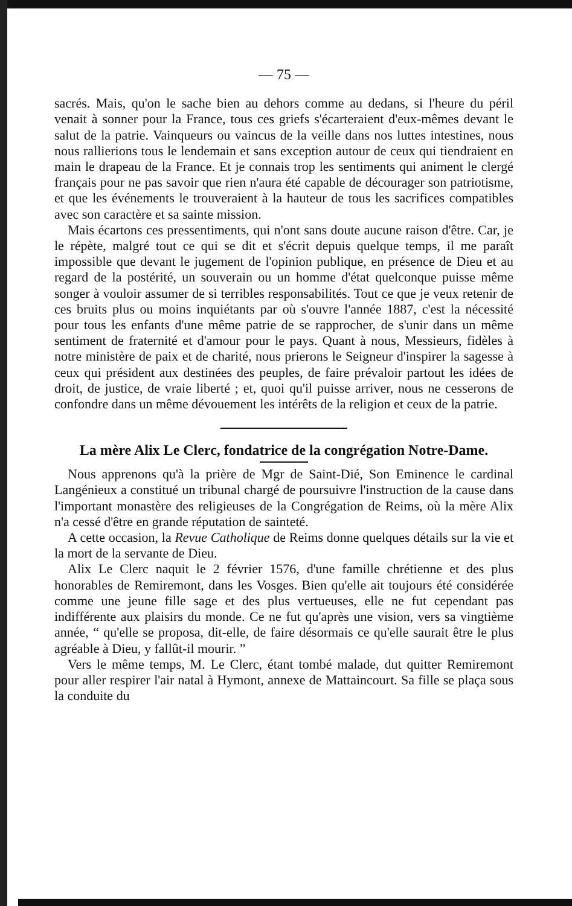— 75 —
sacrés. Mais, qu'on le sache bien au dehors comme au dedans, si l'heure du péril venait à sonner pour la France, tous ces griefs s'écarteraient d'eux-mêmes devant le salut de la patrie. Vainqueurs ou vaincus de la veille dans nos luttes intestines, nous nous rallierions tous le lendemain et sans exception autour de ceux qui tiendraient en main le drapeau de la France. Et je connais trop les sentiments qui animent le clergé français pour ne pas savoir que rien n'aura été capable de décourager son patriotisme, et que les événements le trouveraient à la hauteur de tous les sacrifices compatibles avec son caractère et sa sainte mission.
Mais écartons ces pressentiments, qui n'ont sans doute aucune raison d'être. Car, je le répète, malgré tout ce qui se dit et s'écrit depuis quelque temps, il me paraît impossible que devant le jugement de l'opinion publique, en présence de Dieu et au regard de la postérité, un souverain ou un homme d'état quelconque puisse même songer à vouloir assumer de si terribles responsabilités. Tout ce que je veux retenir de ces bruits plus ou moins inquiétants par où s'ouvre l'année 1887, c'est la nécessité pour tous les enfants d'une même patrie de se rapprocher, de s'unir dans un même sentiment de fraternité et d'amour pour le pays. Quant à nous, Messieurs, fidèles à notre ministère de paix et de charité, nous prierons le Seigneur d'inspirer la sagesse à ceux qui président aux destinées des peuples, de faire prévaloir partout les idées de droit, de justice, de vraie liberté ; et, quoi qu'il puisse arriver, nous ne cesserons de confondre dans un même dévouement les intérêts de la religion et ceux de la patrie.
La mère Alix Le Clerc, fondatrice de la congrégation Notre-Dame.
Nous apprenons qu'à la prière de Mgr de Saint-Dié, Son Eminence le cardinal Langénieux a constitué un tribunal chargé de poursuivre l'instruction de la cause dans l'important monastère des religieuses de la Congrégation de Reims, où la mère Alix n'a cessé d'être en grande réputation de sainteté.
A cette occasion, la Revue Catholique de Reims donne quelques détails sur la vie et la mort de la servante de Dieu.
Alix Le Clerc naquit le 2 février 1576, d'une famille chrétienne et des plus honorables de Remiremont, dans les Vosges. Bien qu'elle ait toujours été considérée comme une jeune fille sage et des plus vertueuses, elle ne fut cependant pas indifférente aux plaisirs du monde. Ce ne fut qu'après une vision, vers sa vingtième année, “ qu'elle se proposa, dit-elle, de faire désormais ce qu'elle saurait être le plus agréable à Dieu, y fallût-il mourir. ”
Vers le même temps, M. Le Clerc, étant tombé malade, dut quitter Remiremont pour aller respirer l'air natal à Hymont, annexe de Mattaincourt. Sa fille se plaça sous la conduite du